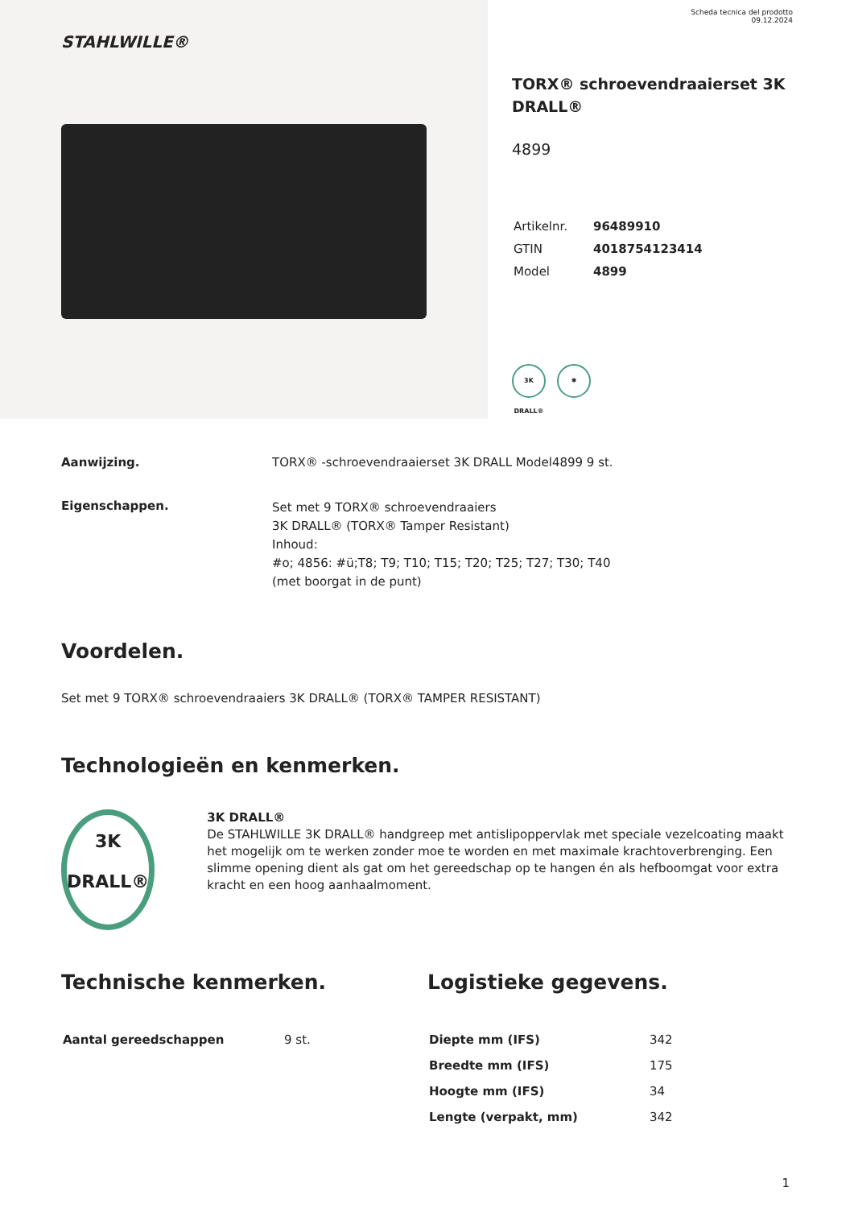STAHLWILLE®
Scheda tecnica del prodotto
09.12.2024
TORX® schroevendraaierset 3K DRALL®
4899
| Artikelnr. | 96489910 |
| GTIN | 4018754123414 |
| Model | 4899 |
3K DRALL®
✱
Aanwijzing. TORX® -schroevendraaierset 3K DRALL Model4899 9 st.
Eigenschappen.
Set met 9 TORX® schroevendraaiers
3K DRALL® (TORX® Tamper Resistant)
Inhoud:
#o; 4856: #ü;T8; T9; T10; T15; T20; T25; T27; T30; T40
(met boorgat in de punt)
Voordelen.
Set met 9 TORX® schroevendraaiers 3K DRALL® (TORX® TAMPER RESISTANT)
Technologieën en kenmerken.
3K
DRALL®
3K DRALL®
De STAHLWILLE 3K DRALL® handgreep met antislipoppervlak met speciale vezelcoating maakt het mogelijk om te werken zonder moe te worden en met maximale krachtoverbrenging. Een slimme opening dient als gat om het gereedschap op te hangen én als hefboomgat voor extra kracht en een hoog aanhaalmoment.
Technische kenmerken.
| Aantal gereedschappen | 9 st. |
Logistieke gegevens.
| Diepte mm (IFS) | 342 |
| Breedte mm (IFS) | 175 |
| Hoogte mm (IFS) | 34 |
| Lengte (verpakt, mm) | 342 |
1